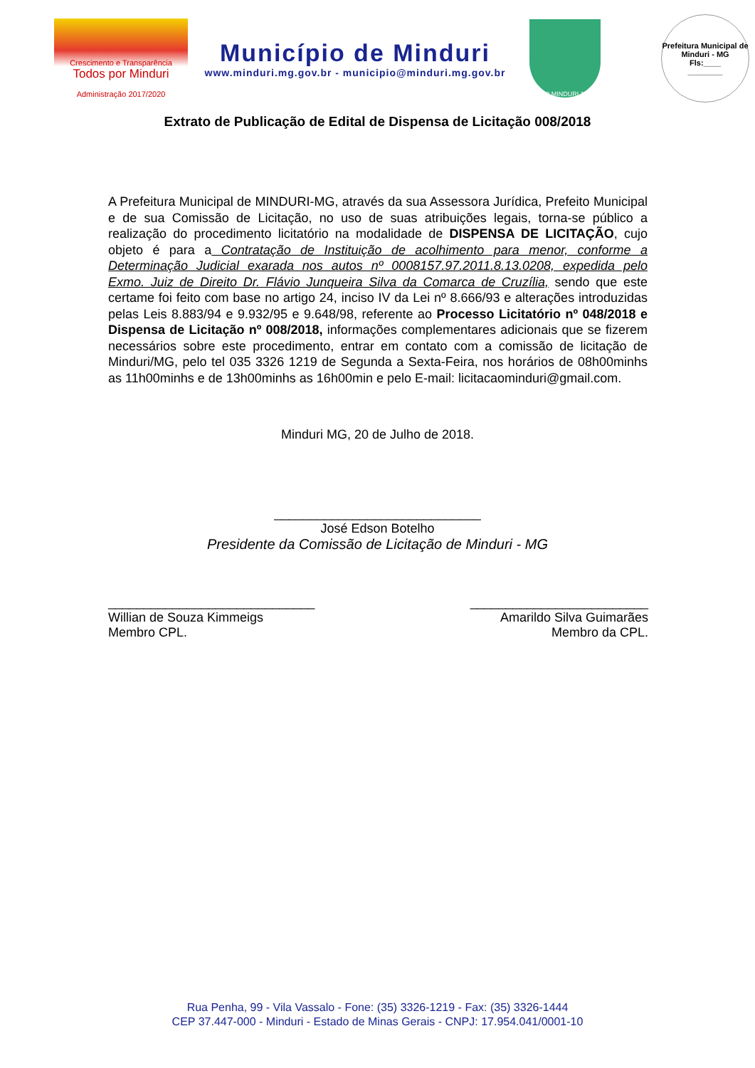Crescimento e Transparência
Todos por Minduri
Administração 2017/2020
Município de Minduri
www.minduri.mg.gov.br - municipio@minduri.mg.gov.br
1912 MINDURI 1953
Prefeitura Municipal de Minduri - MG
Fls:____
________
Extrato de Publicação de Edital de Dispensa de Licitação 008/2018
A Prefeitura Municipal de MINDURI-MG, através da sua Assessora Jurídica, Prefeito Municipal e de sua Comissão de Licitação, no uso de suas atribuições legais, torna-se público a realização do procedimento licitatório na modalidade de DISPENSA DE LICITAÇÃO, cujo objeto é para a Contratação de Instituição de acolhimento para menor, conforme a Determinação Judicial exarada nos autos nº 0008157.97.2011.8.13.0208, expedida pelo Exmo. Juiz de Direito Dr. Flávio Junqueira Silva da Comarca de Cruzília, sendo que este certame foi feito com base no artigo 24, inciso IV da Lei nº 8.666/93 e alterações introduzidas pelas Leis 8.883/94 e 9.932/95 e 9.648/98, referente ao Processo Licitatório nº 048/2018 e Dispensa de Licitação nº 008/2018, informações complementares adicionais que se fizerem necessários sobre este procedimento, entrar em contato com a comissão de licitação de Minduri/MG, pelo tel 035 3326 1219 de Segunda a Sexta-Feira, nos horários de 08h00minhs as 11h00minhs e de 13h00minhs as 16h00min e pelo E-mail: licitacaominduri@gmail.com.
Minduri MG, 20 de Julho de 2018.
_____________________________
José Edson Botelho
Presidente da Comissão de Licitação de Minduri - MG
_____________________________
Willian de Souza Kimmeigs
Membro CPL.
_________________________
Amarildo Silva Guimarães
Membro da CPL.
Rua Penha, 99 - Vila Vassalo - Fone: (35) 3326-1219 - Fax: (35) 3326-1444
CEP 37.447-000 - Minduri - Estado de Minas Gerais - CNPJ: 17.954.041/0001-10